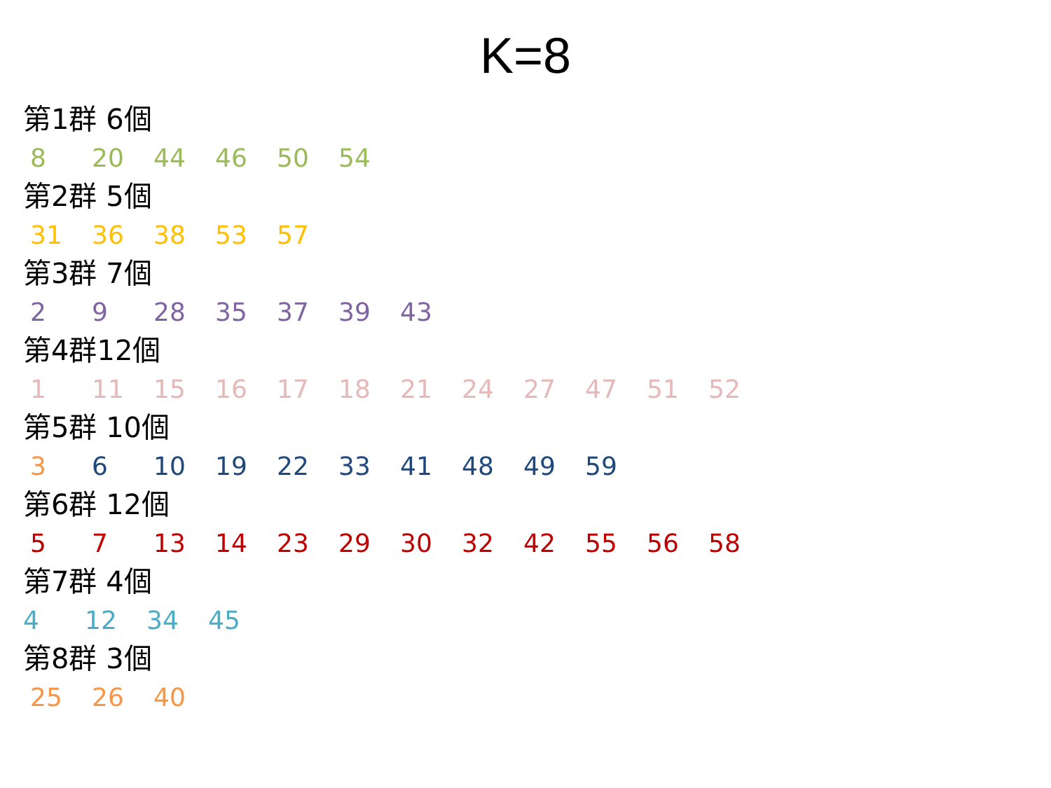K=8
第1群 6個
8 20 44 46 50 54
第2群 5個
31 36 38 53 57
第3群 7個
2 9 28 35 37 39 43
第4群12個
1 11 15 16 17 18 21 24 27 47 51 52
第5群 10個
3 6 10 19 22 33 41 48 49 59
第6群 12個
5 7 13 14 23 29 30 32 42 55 56 58
第7群 4個
4 12 34 45
第8群 3個
25 26 40